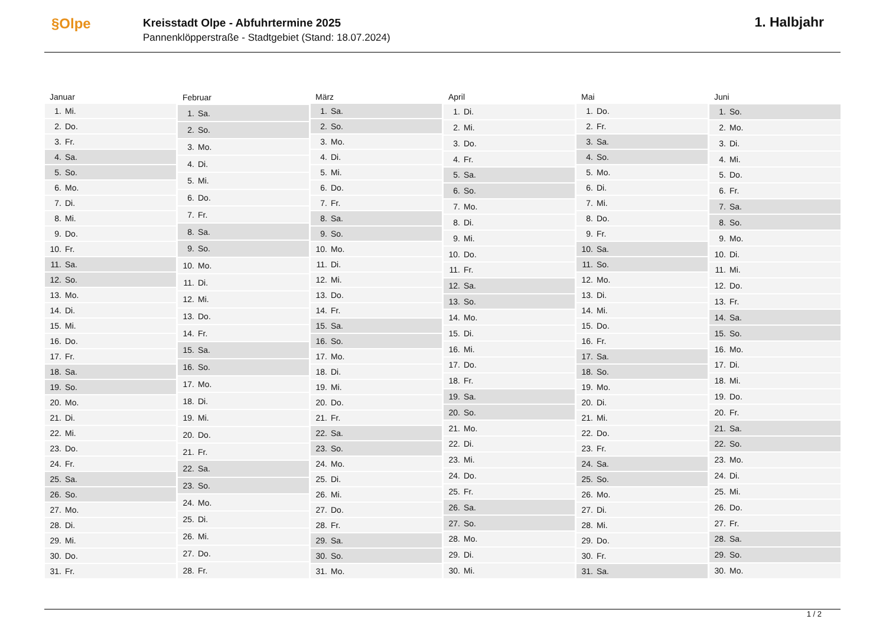§Olpe
Kreisstadt Olpe - Abfuhrtermine 2025
Pannenklöpperstraße - Stadtgebiet (Stand: 18.07.2024)
1. Halbjahr
| Januar | |
| --- | --- |
| 1. | Mi. |
| 2. | Do. |
| 3. | Fr. |
| 4. | Sa. |
| 5. | So. |
| 6. | Mo. |
| 7. | Di. |
| 8. | Mi. |
| 9. | Do. |
| 10. | Fr. |
| 11. | Sa. |
| 12. | So. |
| 13. | Mo. |
| 14. | Di. |
| 15. | Mi. |
| 16. | Do. |
| 17. | Fr. |
| 18. | Sa. |
| 19. | So. |
| 20. | Mo. |
| 21. | Di. |
| 22. | Mi. |
| 23. | Do. |
| 24. | Fr. |
| 25. | Sa. |
| 26. | So. |
| 27. | Mo. |
| 28. | Di. |
| 29. | Mi. |
| 30. | Do. |
| 31. | Fr. |
| Februar | |
| --- | --- |
| 1. | Sa. |
| 2. | So. |
| 3. | Mo. |
| 4. | Di. |
| 5. | Mi. |
| 6. | Do. |
| 7. | Fr. |
| 8. | Sa. |
| 9. | So. |
| 10. | Mo. |
| 11. | Di. |
| 12. | Mi. |
| 13. | Do. |
| 14. | Fr. |
| 15. | Sa. |
| 16. | So. |
| 17. | Mo. |
| 18. | Di. |
| 19. | Mi. |
| 20. | Do. |
| 21. | Fr. |
| 22. | Sa. |
| 23. | So. |
| 24. | Mo. |
| 25. | Di. |
| 26. | Mi. |
| 27. | Do. |
| 28. | Fr. |
| März | |
| --- | --- |
| 1. | Sa. |
| 2. | So. |
| 3. | Mo. |
| 4. | Di. |
| 5. | Mi. |
| 6. | Do. |
| 7. | Fr. |
| 8. | Sa. |
| 9. | So. |
| 10. | Mo. |
| 11. | Di. |
| 12. | Mi. |
| 13. | Do. |
| 14. | Fr. |
| 15. | Sa. |
| 16. | So. |
| 17. | Mo. |
| 18. | Di. |
| 19. | Mi. |
| 20. | Do. |
| 21. | Fr. |
| 22. | Sa. |
| 23. | So. |
| 24. | Mo. |
| 25. | Di. |
| 26. | Mi. |
| 27. | Do. |
| 28. | Fr. |
| 29. | Sa. |
| 30. | So. |
| 31. | Mo. |
| April | |
| --- | --- |
| 1. | Di. |
| 2. | Mi. |
| 3. | Do. |
| 4. | Fr. |
| 5. | Sa. |
| 6. | So. |
| 7. | Mo. |
| 8. | Di. |
| 9. | Mi. |
| 10. | Do. |
| 11. | Fr. |
| 12. | Sa. |
| 13. | So. |
| 14. | Mo. |
| 15. | Di. |
| 16. | Mi. |
| 17. | Do. |
| 18. | Fr. |
| 19. | Sa. |
| 20. | So. |
| 21. | Mo. |
| 22. | Di. |
| 23. | Mi. |
| 24. | Do. |
| 25. | Fr. |
| 26. | Sa. |
| 27. | So. |
| 28. | Mo. |
| 29. | Di. |
| 30. | Mi. |
| Mai | |
| --- | --- |
| 1. | Do. |
| 2. | Fr. |
| 3. | Sa. |
| 4. | So. |
| 5. | Mo. |
| 6. | Di. |
| 7. | Mi. |
| 8. | Do. |
| 9. | Fr. |
| 10. | Sa. |
| 11. | So. |
| 12. | Mo. |
| 13. | Di. |
| 14. | Mi. |
| 15. | Do. |
| 16. | Fr. |
| 17. | Sa. |
| 18. | So. |
| 19. | Mo. |
| 20. | Di. |
| 21. | Mi. |
| 22. | Do. |
| 23. | Fr. |
| 24. | Sa. |
| 25. | So. |
| 26. | Mo. |
| 27. | Di. |
| 28. | Mi. |
| 29. | Do. |
| 30. | Fr. |
| 31. | Sa. |
| Juni | |
| --- | --- |
| 1. | So. |
| 2. | Mo. |
| 3. | Di. |
| 4. | Mi. |
| 5. | Do. |
| 6. | Fr. |
| 7. | Sa. |
| 8. | So. |
| 9. | Mo. |
| 10. | Di. |
| 11. | Mi. |
| 12. | Do. |
| 13. | Fr. |
| 14. | Sa. |
| 15. | So. |
| 16. | Mo. |
| 17. | Di. |
| 18. | Mi. |
| 19. | Do. |
| 20. | Fr. |
| 21. | Sa. |
| 22. | So. |
| 23. | Mo. |
| 24. | Di. |
| 25. | Mi. |
| 26. | Do. |
| 27. | Fr. |
| 28. | Sa. |
| 29. | So. |
| 30. | Mo. |
1 / 2